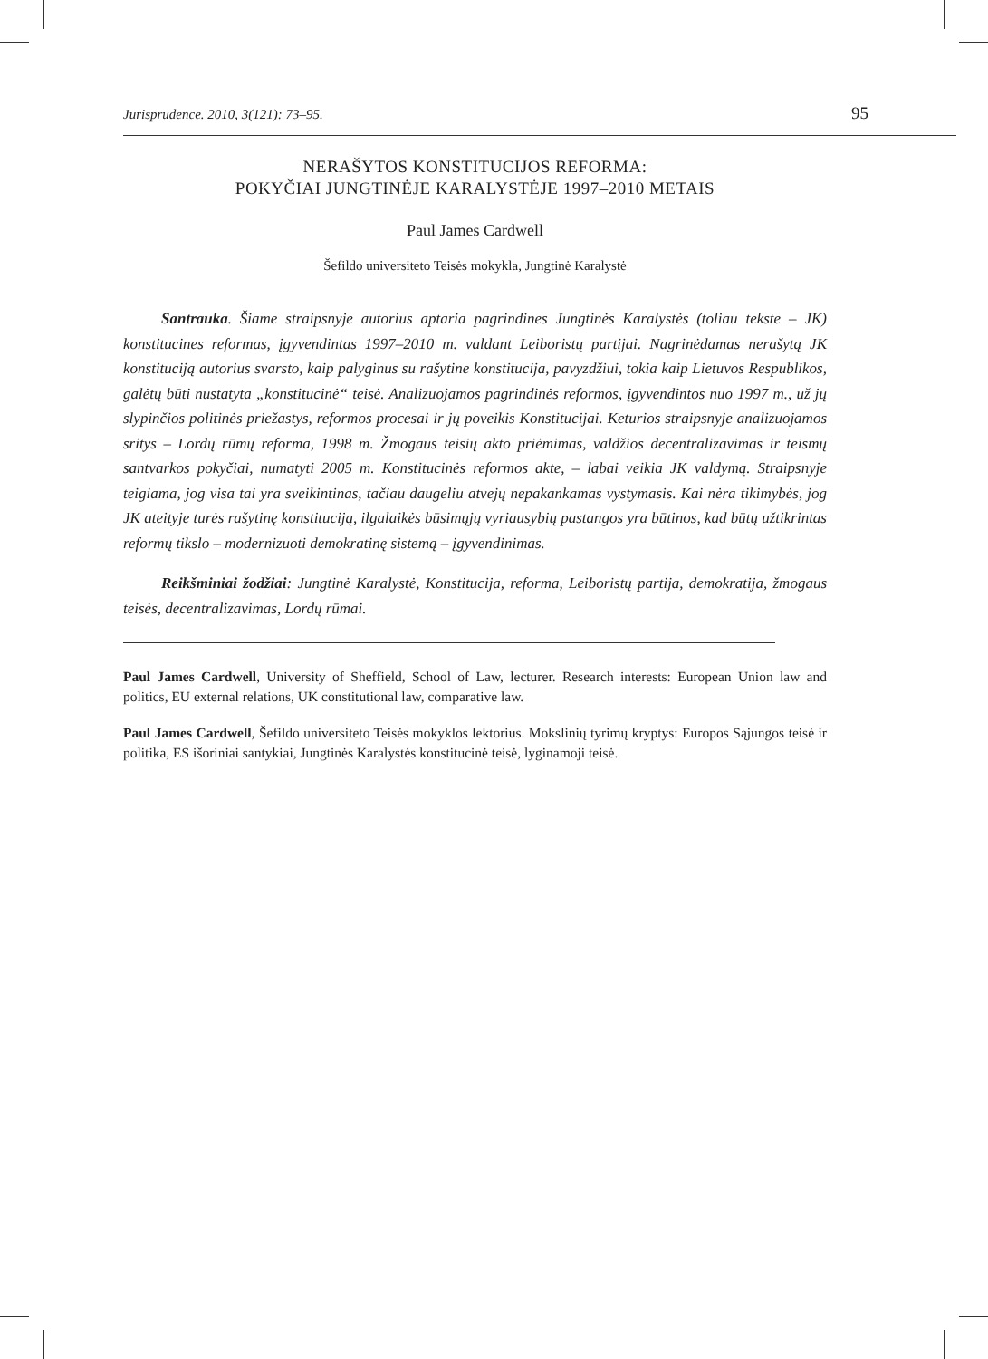Jurisprudence. 2010, 3(121): 73–95. 95
NERAŠYTOS KONSTITUCIJOS REFORMA:
POKYČIAI JUNGTINĖJE KARALYSTĖJE 1997–2010 METAIS
Paul James Cardwell
Šefildo universiteto Teisės mokykla, Jungtinė Karalystė
Santrauka. Šiame straipsnyje autorius aptaria pagrindines Jungtinės Karalystės (toliau tekste – JK) konstitucines reformas, įgyvendintas 1997–2010 m. valdant Leiboristų partijai. Nagrinėdamas nerašytą JK konstituciją autorius svarsto, kaip palyginus su rašytine konstitucija, pavyzdžiui, tokia kaip Lietuvos Respublikos, galėtų būti nustatyta „konstitucinė“ teisė. Analizuojamos pagrindinės reformos, įgyvendintos nuo 1997 m., už jų slypinčios politinės priežastys, reformos procesai ir jų poveikis Konstitucijai. Keturios straipsnyje analizuojamos sritys – Lordų rūmų reforma, 1998 m. Žmogaus teisių akto priėmimas, valdžios decentralizavimas ir teismų santvarkos pokyčiai, numatyti 2005 m. Konstitucinės reformos akte, – labai veikia JK valdymą. Straipsnyje teigiama, jog visa tai yra sveikintinas, tačiau daugeliu atvejų nepakankamas vystymasis. Kai nėra tikimybės, jog JK ateityje turės rašytinę konstituciją, ilgalaikės būsimųjų vyriausybių pastangos yra būtinos, kad būtų užtikrintas reformų tikslo – modernizuoti demokratinę sistemą – įgyvendinimas.
Reikšminiai žodžiai: Jungtinė Karalystė, Konstitucija, reforma, Leiboristų partija, demokratija, žmogaus teisės, decentralizavimas, Lordų rūmai.
Paul James Cardwell, University of Sheffield, School of Law, lecturer. Research interests: European Union law and politics, EU external relations, UK constitutional law, comparative law.
Paul James Cardwell, Šefildo universiteto Teisės mokyklos lektorius. Mokslinių tyrimų kryptys: Europos Sąjungos teisė ir politika, ES išoriniai santykiai, Jungtinės Karalystės konstitucinė teisė, lyginamoji teisė.